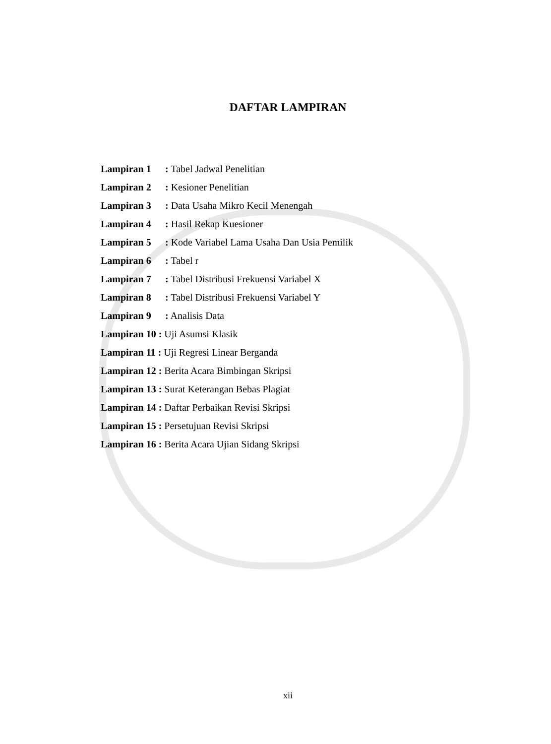DAFTAR LAMPIRAN
Lampiran 1: Tabel Jadwal Penelitian
Lampiran 2: Kesioner Penelitian
Lampiran 3: Data Usaha Mikro Kecil Menengah
Lampiran 4: Hasil Rekap Kuesioner
Lampiran 5: Kode Variabel Lama Usaha Dan Usia Pemilik
Lampiran 6: Tabel r
Lampiran 7: Tabel Distribusi Frekuensi Variabel X
Lampiran 8: Tabel Distribusi Frekuensi Variabel Y
Lampiran 9: Analisis Data
Lampiran 10 : Uji Asumsi Klasik
Lampiran 11 : Uji Regresi Linear Berganda
Lampiran 12 : Berita Acara Bimbingan Skripsi
Lampiran 13 : Surat Keterangan Bebas Plagiat
Lampiran 14 : Daftar Perbaikan Revisi Skripsi
Lampiran 15 : Persetujuan Revisi Skripsi
Lampiran 16 : Berita Acara Ujian Sidang Skripsi
xii